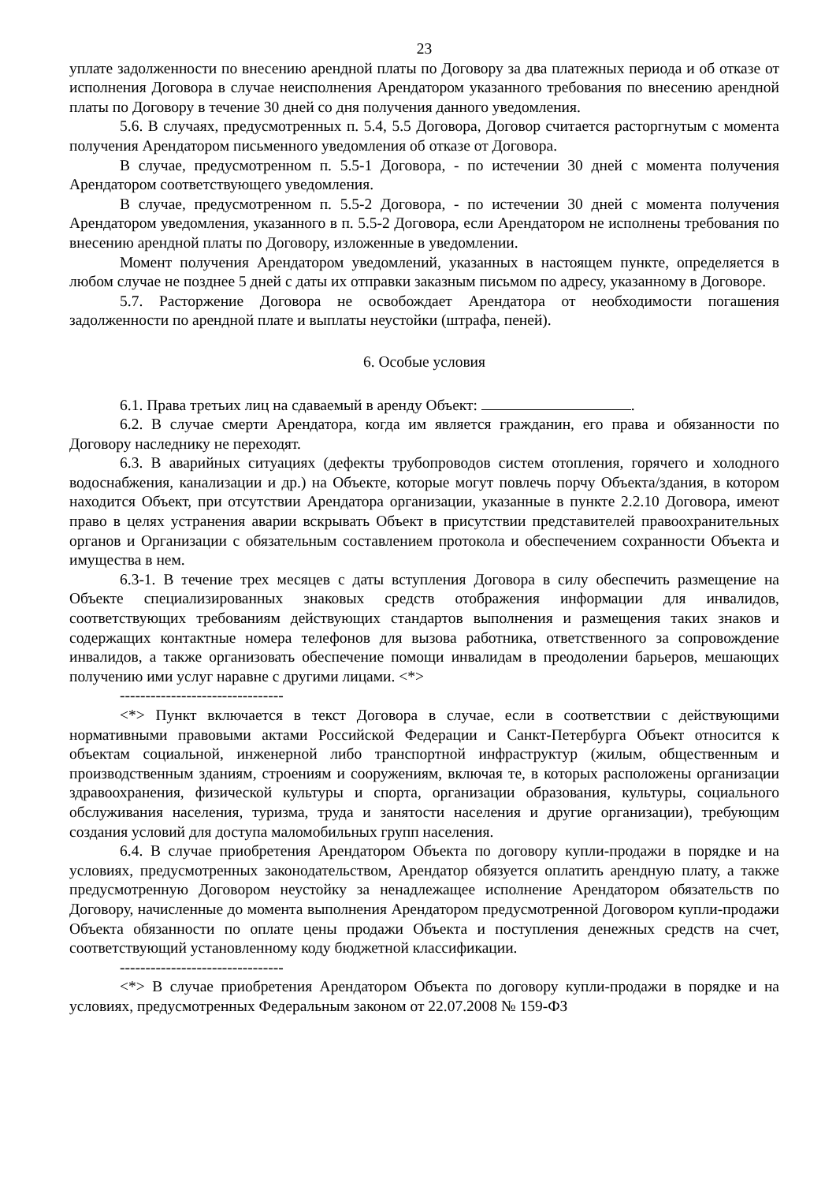23
уплате задолженности по внесению арендной платы по Договору за два платежных периода и об отказе от исполнения Договора в случае неисполнения Арендатором указанного требования по внесению арендной платы по Договору в течение 30 дней со дня получения данного уведомления.
5.6. В случаях, предусмотренных п. 5.4, 5.5 Договора, Договор считается расторгнутым с момента получения Арендатором письменного уведомления об отказе от Договора.
В случае, предусмотренном п. 5.5-1 Договора, - по истечении 30 дней с момента получения Арендатором соответствующего уведомления.
В случае, предусмотренном п. 5.5-2 Договора, - по истечении 30 дней с момента получения Арендатором уведомления, указанного в п. 5.5-2 Договора, если Арендатором не исполнены требования по внесению арендной платы по Договору, изложенные в уведомлении.
Момент получения Арендатором уведомлений, указанных в настоящем пункте, определяется в любом случае не позднее 5 дней с даты их отправки заказным письмом по адресу, указанному в Договоре.
5.7. Расторжение Договора не освобождает Арендатора от необходимости погашения задолженности по арендной плате и выплаты неустойки (штрафа, пеней).
6. Особые условия
6.1. Права третьих лиц на сдаваемый в аренду Объект: .
6.2. В случае смерти Арендатора, когда им является гражданин, его права и обязанности по Договору наследнику не переходят.
6.3. В аварийных ситуациях (дефекты трубопроводов систем отопления, горячего и холодного водоснабжения, канализации и др.) на Объекте, которые могут повлечь порчу Объекта/здания, в котором находится Объект, при отсутствии Арендатора организации, указанные в пункте 2.2.10 Договора, имеют право в целях устранения аварии вскрывать Объект в присутствии представителей правоохранительных органов и Организации с обязательным составлением протокола и обеспечением сохранности Объекта и имущества в нем.
6.3-1. В течение трех месяцев с даты вступления Договора в силу обеспечить размещение на Объекте специализированных знаковых средств отображения информации для инвалидов, соответствующих требованиям действующих стандартов выполнения и размещения таких знаков и содержащих контактные номера телефонов для вызова работника, ответственного за сопровождение инвалидов, а также организовать обеспечение помощи инвалидам в преодолении барьеров, мешающих получению ими услуг наравне с другими лицами. <*>
--------------------------------
<*> Пункт включается в текст Договора в случае, если в соответствии с действующими нормативными правовыми актами Российской Федерации и Санкт-Петербурга Объект относится к объектам социальной, инженерной либо транспортной инфраструктур (жилым, общественным и производственным зданиям, строениям и сооружениям, включая те, в которых расположены организации здравоохранения, физической культуры и спорта, организации образования, культуры, социального обслуживания населения, туризма, труда и занятости населения и другие организации), требующим создания условий для доступа маломобильных групп населения.
6.4. В случае приобретения Арендатором Объекта по договору купли-продажи в порядке и на условиях, предусмотренных законодательством, Арендатор обязуется оплатить арендную плату, а также предусмотренную Договором неустойку за ненадлежащее исполнение Арендатором обязательств по Договору, начисленные до момента выполнения Арендатором предусмотренной Договором купли-продажи Объекта обязанности по оплате цены продажи Объекта и поступления денежных средств на счет, соответствующий установленному коду бюджетной классификации.
--------------------------------
<*> В случае приобретения Арендатором Объекта по договору купли-продажи в порядке и на условиях, предусмотренных Федеральным законом от 22.07.2008 № 159-ФЗ